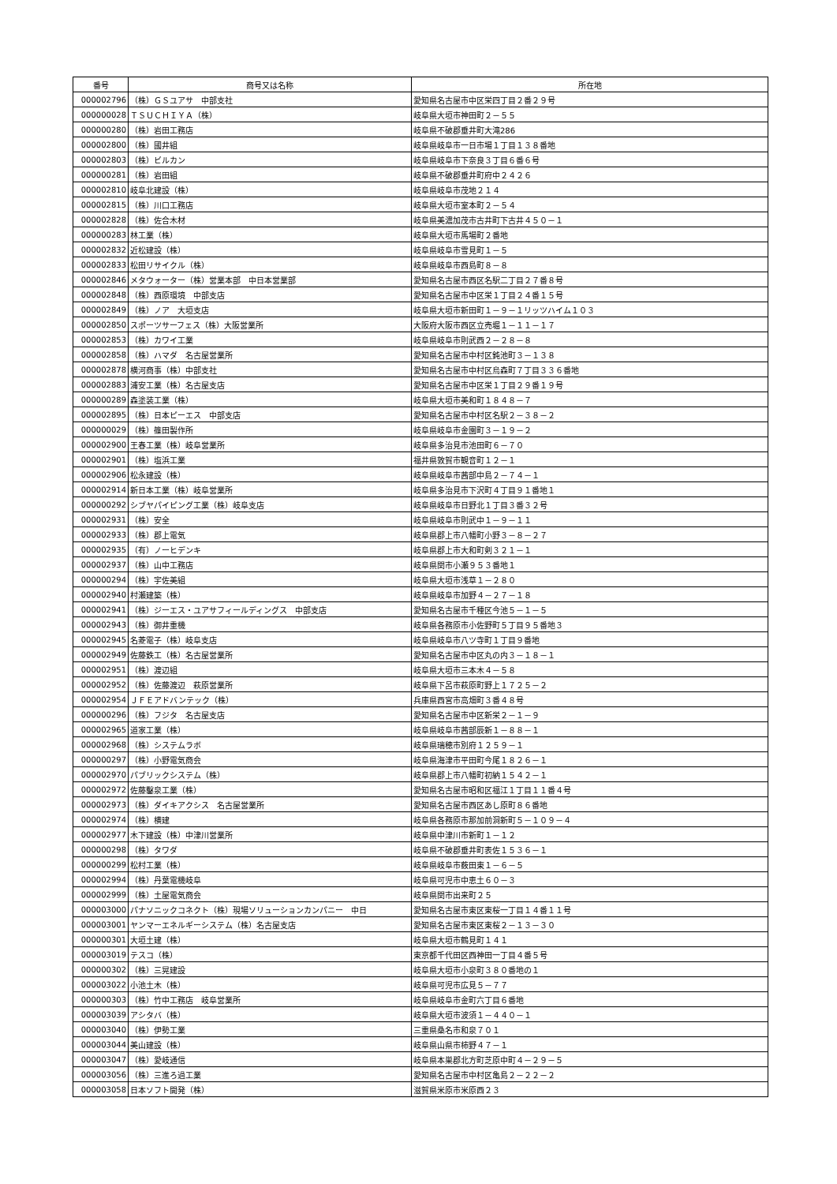| 番号 | 商号又は名称 | 所在地 |
| --- | --- | --- |
| 000002796 | （株）ＧＳユアサ 中部支社 | 愛知県名古屋市中区栄四丁目２番２９号 |
| 000000028 | ＴＳＵＣＨＩＹＡ（株） | 岐阜県大垣市神田町２－５５ |
| 000000280 | （株）岩田工務店 | 岐阜県不破郡垂井町大滝286 |
| 000002800 | （株）國井組 | 岐阜県岐阜市一日市場１丁目１３８番地 |
| 000002803 | （株）ビルカン | 岐阜県岐阜市下奈良３丁目６番６号 |
| 000000281 | （株）岩田組 | 岐阜県不破郡垂井町府中２４２６ |
| 000002810 | 岐阜北建設（株） | 岐阜県岐阜市茂地２１４ |
| 000002815 | （株）川口工務店 | 岐阜県大垣市室本町２－５４ |
| 000002828 | （株）佐合木材 | 岐阜県美濃加茂市古井町下古井４５０－１ |
| 000000283 | 林工業（株） | 岐阜県大垣市馬場町２番地 |
| 000002832 | 近松建設（株） | 岐阜県岐阜市雪見町１－５ |
| 000002833 | 松田リサイクル（株） | 岐阜県岐阜市西島町８－８ |
| 000002846 | メタウォーター（株）営業本部 中日本営業部 | 愛知県名古屋市西区名駅二丁目２７番８号 |
| 000002848 | （株）西原環境 中部支店 | 愛知県名古屋市中区栄１丁目２４番１５号 |
| 000002849 | （株）ノア 大垣支店 | 岐阜県大垣市新田町１－９－１リッツハイム１０３ |
| 000002850 | スポーツサーフェス（株）大阪営業所 | 大阪府大阪市西区立売堀１－１１－１７ |
| 000002853 | （株）カワイ工業 | 岐阜県岐阜市則武西２－２８－８ |
| 000002858 | （株）ハマダ 名古屋営業所 | 愛知県名古屋市中村区鈍池町３－１３８ |
| 000002878 | 横河商事（株）中部支社 | 愛知県名古屋市中村区烏森町７丁目３３６番地 |
| 000002883 | 浦安工業（株）名古屋支店 | 愛知県名古屋市中区栄１丁目２９番１９号 |
| 000000289 | 森塗装工業（株） | 岐阜県大垣市美和町１８４８－７ |
| 000002895 | （株）日本ピーエス 中部支店 | 愛知県名古屋市中村区名駅２－３８－２ |
| 000000029 | （株）篠田製作所 | 岐阜県岐阜市金園町３－１９－２ |
| 000002900 | 王春工業（株）岐阜営業所 | 岐阜県多治見市池田町６－７０ |
| 000002901 | （株）塩浜工業 | 福井県敦賀市観音町１２－１ |
| 000002906 | 松永建設（株） | 岐阜県岐阜市茜部中島２－７４－１ |
| 000002914 | 新日本工業（株）岐阜営業所 | 岐阜県多治見市下沢町４丁目９１番地１ |
| 000000292 | シブヤパイピング工業（株）岐阜支店 | 岐阜県岐阜市日野北１丁目３番３２号 |
| 000002931 | （株）安全 | 岐阜県岐阜市則武中１－９－１１ |
| 000002933 | （株）郡上電気 | 岐阜県郡上市八幡町小野３－８－２７ |
| 000002935 | （有）ノーヒデンキ | 岐阜県郡上市大和町剣３２１－１ |
| 000002937 | （株）山中工務店 | 岐阜県関市小瀬９５３番地１ |
| 000000294 | （株）宇佐美組 | 岐阜県大垣市浅草１－２８０ |
| 000002940 | 村瀬建築（株） | 岐阜県岐阜市加野４－２７－１８ |
| 000002941 | （株）ジーエス・ユアサフィールディングス 中部支店 | 愛知県名古屋市千種区今池５－１－５ |
| 000002943 | （株）御井重機 | 岐阜県各務原市小佐野町５丁目９５番地３ |
| 000002945 | 名菱電子（株）岐阜支店 | 岐阜県岐阜市八ツ寺町１丁目９番地 |
| 000002949 | 佐藤鉄工（株）名古屋営業所 | 愛知県名古屋市中区丸の内３－１８－１ |
| 000002951 | （株）渡辺組 | 岐阜県大垣市三本木４－５８ |
| 000002952 | （株）佐藤渡辺 萩原営業所 | 岐阜県下呂市萩原町野上１７２５－２ |
| 000002954 | ＪＦＥアドバンテック（株） | 兵庫県西宮市高畑町３番４８号 |
| 000000296 | （株）フジタ 名古屋支店 | 愛知県名古屋市中区新栄２－１－９ |
| 000002965 | 道家工業（株） | 岐阜県岐阜市茜部辰新１－８８－１ |
| 000002968 | （株）システムラボ | 岐阜県瑞穂市別府１２５９－１ |
| 000000297 | （株）小野電気商会 | 岐阜県海津市平田町今尾１８２６－１ |
| 000002970 | パブリックシステム（株） | 岐阜県郡上市八幡町初納１５４２－１ |
| 000002972 | 佐藤鑿泉工業（株） | 愛知県名古屋市昭和区福江１丁目１１番４号 |
| 000002973 | （株）ダイキアクシス 名古屋営業所 | 愛知県名古屋市西区あし原町８６番地 |
| 000002974 | （株）横建 | 岐阜県各務原市那加前洞新町５－１０９－４ |
| 000002977 | 木下建設（株）中津川営業所 | 岐阜県中津川市新町１－１２ |
| 000000298 | （株）タワダ | 岐阜県不破郡垂井町表佐１５３６－１ |
| 000000299 | 松村工業（株） | 岐阜県岐阜市薮田東１－６－５ |
| 000002994 | （株）丹葉電機岐阜 | 岐阜県可児市中恵土６０－３ |
| 000002999 | （株）土屋電気商会 | 岐阜県関市出来町２５ |
| 000003000 | パナソニックコネクト（株）現場ソリューションカンパニー 中日 | 愛知県名古屋市東区東桜一丁目１４番１１号 |
| 000003001 | ヤンマーエネルギーシステム（株）名古屋支店 | 愛知県名古屋市東区東桜２－１３－３０ |
| 000000301 | 大垣土建（株） | 岐阜県大垣市鶴見町１４１ |
| 000003019 | テスコ（株） | 東京都千代田区西神田一丁目４番５号 |
| 000000302 | （株）三晃建設 | 岐阜県大垣市小泉町３８０番地の１ |
| 000003022 | 小池土木（株） | 岐阜県可児市広見５－７７ |
| 000000303 | （株）竹中工務店 岐阜営業所 | 岐阜県岐阜市金町六丁目６番地 |
| 000003039 | アシタバ（株） | 岐阜県大垣市波須１－４４０－１ |
| 000003040 | （株）伊勢工業 | 三重県桑名市和泉７０１ |
| 000003044 | 美山建設（株） | 岐阜県山県市柿野４７－１ |
| 000003047 | （株）愛岐通信 | 岐阜県本巣郡北方町芝原中町４－２９－５ |
| 000003056 | （株）三進ろ過工業 | 愛知県名古屋市中村区亀島２－２２－２ |
| 000003058 | 日本ソフト開発（株） | 滋賀県米原市米原西２３ |